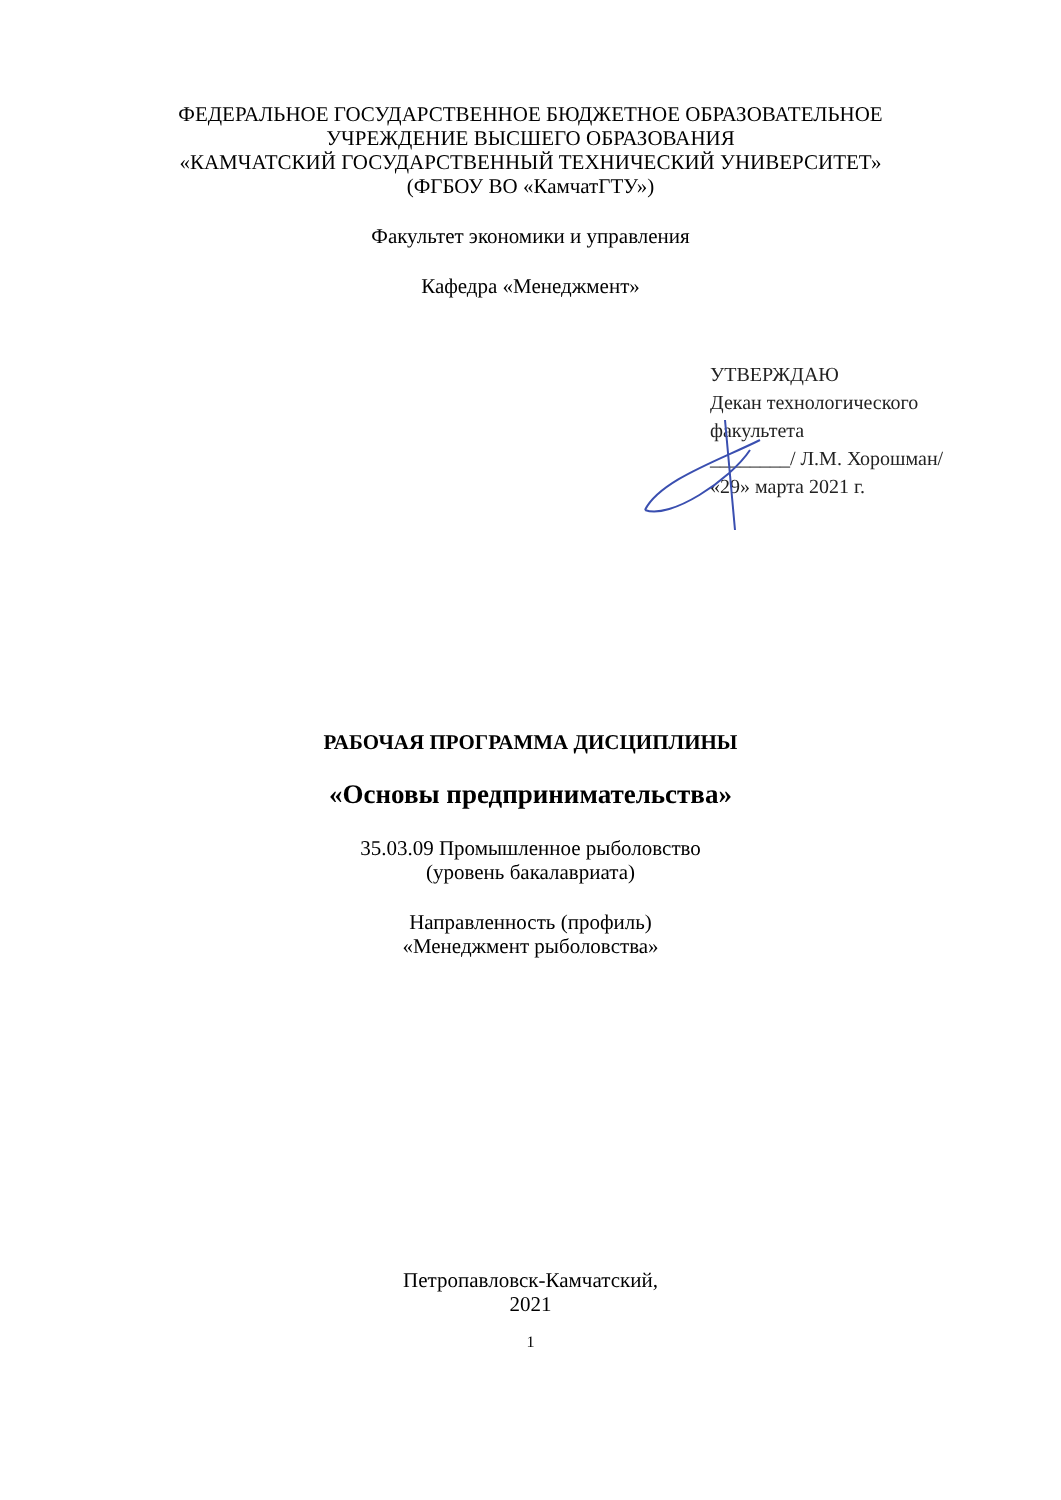ФЕДЕРАЛЬНОЕ ГОСУДАРСТВЕННОЕ БЮДЖЕТНОЕ ОБРАЗОВАТЕЛЬНОЕ
УЧРЕЖДЕНИЕ ВЫСШЕГО ОБРАЗОВАНИЯ
«КАМЧАТСКИЙ ГОСУДАРСТВЕННЫЙ ТЕХНИЧЕСКИЙ УНИВЕРСИТЕТ»
(ФГБОУ ВО «КамчатГТУ»)
Факультет экономики и управления
Кафедра «Менеджмент»
УТВЕРЖДАЮ
Декан технологического
факультета
________/ Л.М. Хорошман/
«29» марта 2021 г.
РАБОЧАЯ ПРОГРАММА ДИСЦИПЛИНЫ
«Основы предпринимательства»
35.03.09 Промышленное рыболовство
(уровень бакалавриата)
Направленность (профиль)
«Менеджмент рыболовства»
Петропавловск-Камчатский,
2021
1